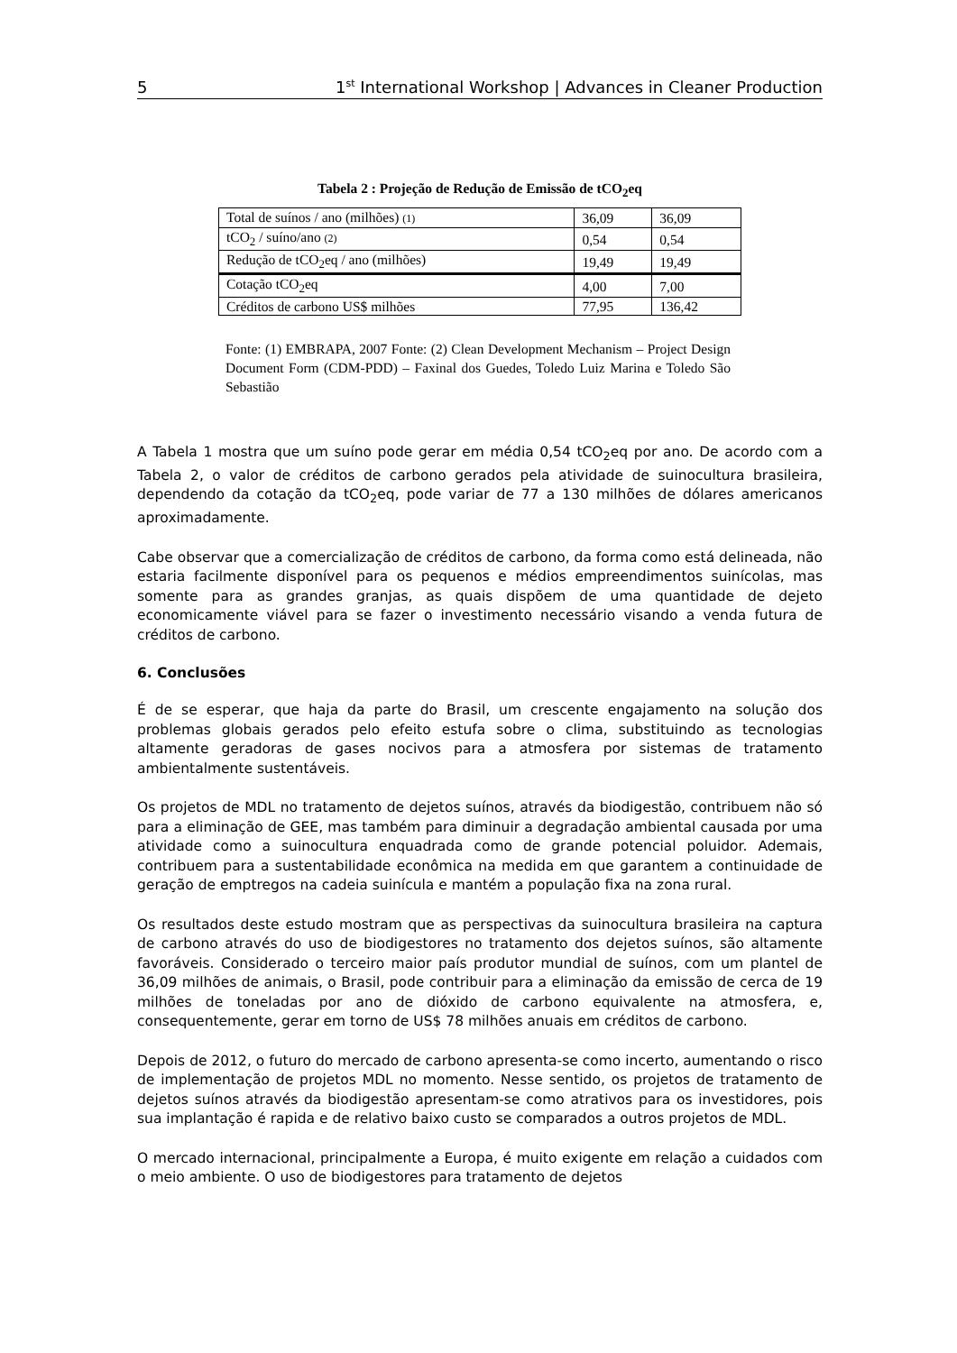5 1<sup>st</sup> International Workshop | Advances in Cleaner Production
Tabela 2 : Projeção de Redução de Emissão de tCO<sub>2</sub>eq
| Total de suínos / ano (milhões) (1) | 36,09 | 36,09 |
| tCO<sub>2</sub> / suíno/ano (2) | 0,54 | 0,54 |
| Redução de tCO<sub>2</sub>eq / ano (milhões) | 19,49 | 19,49 |
| Cotação tCO<sub>2</sub>eq | 4,00 | 7,00 |
| Créditos de carbono US$ milhões | 77,95 | 136,42 |
Fonte: (1) EMBRAPA, 2007 Fonte: (2) Clean Development Mechanism – Project Design Document Form (CDM-PDD) – Faxinal dos Guedes, Toledo Luiz Marina e Toledo São Sebastião
A Tabela 1 mostra que um suíno pode gerar em média 0,54 tCO<sub>2</sub>eq por ano. De acordo com a Tabela 2, o valor de créditos de carbono gerados pela atividade de suinocultura brasileira, dependendo da cotação da tCO<sub>2</sub>eq, pode variar de 77 a 130 milhões de dólares americanos aproximadamente.
Cabe observar que a comercialização de créditos de carbono, da forma como está delineada, não estaria facilmente disponível para os pequenos e médios empreendimentos suinícolas, mas somente para as grandes granjas, as quais dispõem de uma quantidade de dejeto economicamente viável para se fazer o investimento necessário visando a venda futura de créditos de carbono.
6. Conclusões
É de se esperar, que haja da parte do Brasil, um crescente engajamento na solução dos problemas globais gerados pelo efeito estufa sobre o clima, substituindo as tecnologias altamente geradoras de gases nocivos para a atmosfera por sistemas de tratamento ambientalmente sustentáveis.
Os projetos de MDL no tratamento de dejetos suínos, através da biodigestão, contribuem não só para a eliminação de GEE, mas também para diminuir a degradação ambiental causada por uma atividade como a suinocultura enquadrada como de grande potencial poluidor. Ademais, contribuem para a sustentabilidade econômica na medida em que garantem a continuidade de geração de emptregos na cadeia suinícula e mantém a população fixa na zona rural.
Os resultados deste estudo mostram que as perspectivas da suinocultura brasileira na captura de carbono através do uso de biodigestores no tratamento dos dejetos suínos, são altamente favoráveis. Considerado o terceiro maior país produtor mundial de suínos, com um plantel de 36,09 milhões de animais, o Brasil, pode contribuir para a eliminação da emissão de cerca de 19 milhões de toneladas por ano de dióxido de carbono equivalente na atmosfera, e, consequentemente, gerar em torno de US$ 78 milhões anuais em créditos de carbono.
Depois de 2012, o futuro do mercado de carbono apresenta-se como incerto, aumentando o risco de implementação de projetos MDL no momento. Nesse sentido, os projetos de tratamento de dejetos suínos através da biodigestão apresentam-se como atrativos para os investidores, pois sua implantação é rapida e de relativo baixo custo se comparados a outros projetos de MDL.
O mercado internacional, principalmente a Europa, é muito exigente em relação a cuidados com o meio ambiente. O uso de biodigestores para tratamento de dejetos